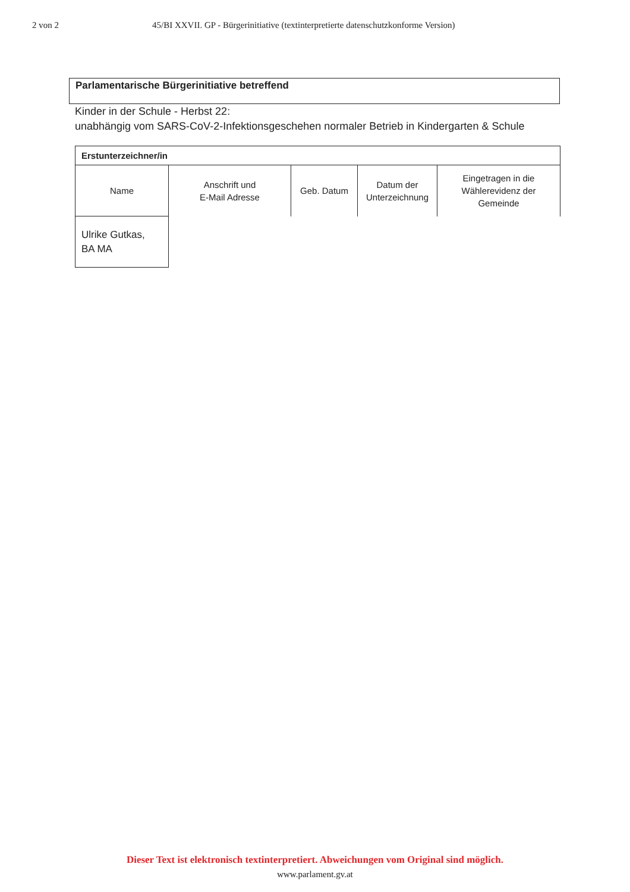2 von 2 45/BI XXVII. GP - Bürgerinitiative (textinterpretierte datenschutzkonforme Version)
Parlamentarische Bürgerinitiative betreffend
Kinder in der Schule - Herbst 22:
unabhängig vom SARS-CoV-2-Infektionsgeschehen normaler Betrieb in Kindergarten & Schule
| Erstunterzeichner/in | | | | |
| --- | --- | --- | --- | --- |
| Name | Anschrift und E-Mail Adresse | Geb. Datum | Datum der Unterzeichnung | Eingetragen in die Wählerevidenz der Gemeinde |
| Ulrike Gutkas, BA MA | | | | |
Dieser Text ist elektronisch textinterpretiert. Abweichungen vom Original sind möglich.
www.parlament.gv.at